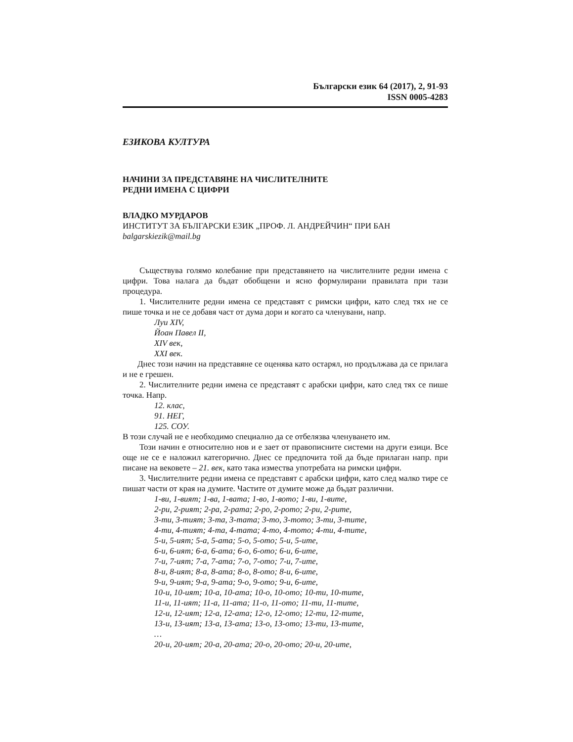Български език 64 (2017), 2, 91-93
ISSN 0005-4283
ЕЗИКОВА КУЛТУРА
НАЧИНИ ЗА ПРЕДСТАВЯНЕ НА ЧИСЛИТЕЛНИТЕ
РЕДНИ ИМЕНА С ЦИФРИ
ВЛАДКО МУРДАРОВ
ИНСТИТУТ ЗА БЪЛГАРСКИ ЕЗИК „ПРОФ. Л. АНДРЕЙЧИН“ ПРИ БАН
balgarskiezik@mail.bg
Съществува голямо колебание при представянето на числителните редни имена с цифри. Това налага да бъдат обобщени и ясно формулирани правилата при тази процедура.
1. Числителните редни имена се представят с римски цифри, като след тях не се пише точка и не се добавя част от дума дори и когато са членувани, напр.
Луи XIV,
Йоан Павел II,
XIV век,
XXI век.
Днес този начин на представяне се оценява като остарял, но продължава да се прилага и не е грешен.
2. Числителните редни имена се представят с арабски цифри, като след тях се пише точка. Напр.
12. клас,
91. НЕГ,
125. СОУ.
В този случай не е необходимо специално да се отбелязва членуването им.
Този начин е относително нов и е зает от правописните системи на други езици. Все още не се е наложил категорично. Днес се предпочита той да бъде прилаган напр. при писане на вековете – 21. век, като така измества употребата на римски цифри.
3. Числителните редни имена се представят с арабски цифри, като след малко тире се пишат части от края на думите. Частите от думите може да бъдат различни.
1-ви, 1-вият; 1-ва, 1-вата; 1-во, 1-вото; 1-ви, 1-вите,
2-ри, 2-рият; 2-ра, 2-рата; 2-ро, 2-рото; 2-ри, 2-рите,
3-ти, 3-тият; 3-та, 3-тата; 3-то, 3-тото; 3-ти, 3-тите,
4-ти, 4-тият; 4-та, 4-тата; 4-то, 4-тото; 4-ти, 4-тите,
5-и, 5-ият; 5-а, 5-ата; 5-о, 5-ото; 5-и, 5-ите,
6-и, 6-ият; 6-а, 6-ата; 6-о, 6-ото; 6-и, 6-ите,
7-и, 7-ият; 7-а, 7-ата; 7-о, 7-ото; 7-и, 7-ите,
8-и, 8-ият; 8-а, 8-ата; 8-о, 8-ото; 8-и, 6-ите,
9-и, 9-ият; 9-а, 9-ата; 9-о, 9-ото; 9-и, 6-ите,
10-и, 10-ият; 10-а, 10-ата; 10-о, 10-ото; 10-ти, 10-тите,
11-и, 11-ият; 11-а, 11-ата; 11-о, 11-ото; 11-ти, 11-тите,
12-и, 12-ият; 12-а, 12-ата; 12-о, 12-ото; 12-ти, 12-тите,
13-и, 13-ият; 13-а, 13-ата; 13-о, 13-ото; 13-ти, 13-тите,
…
20-и, 20-ият; 20-а, 20-ата; 20-о, 20-ото; 20-и, 20-ите,